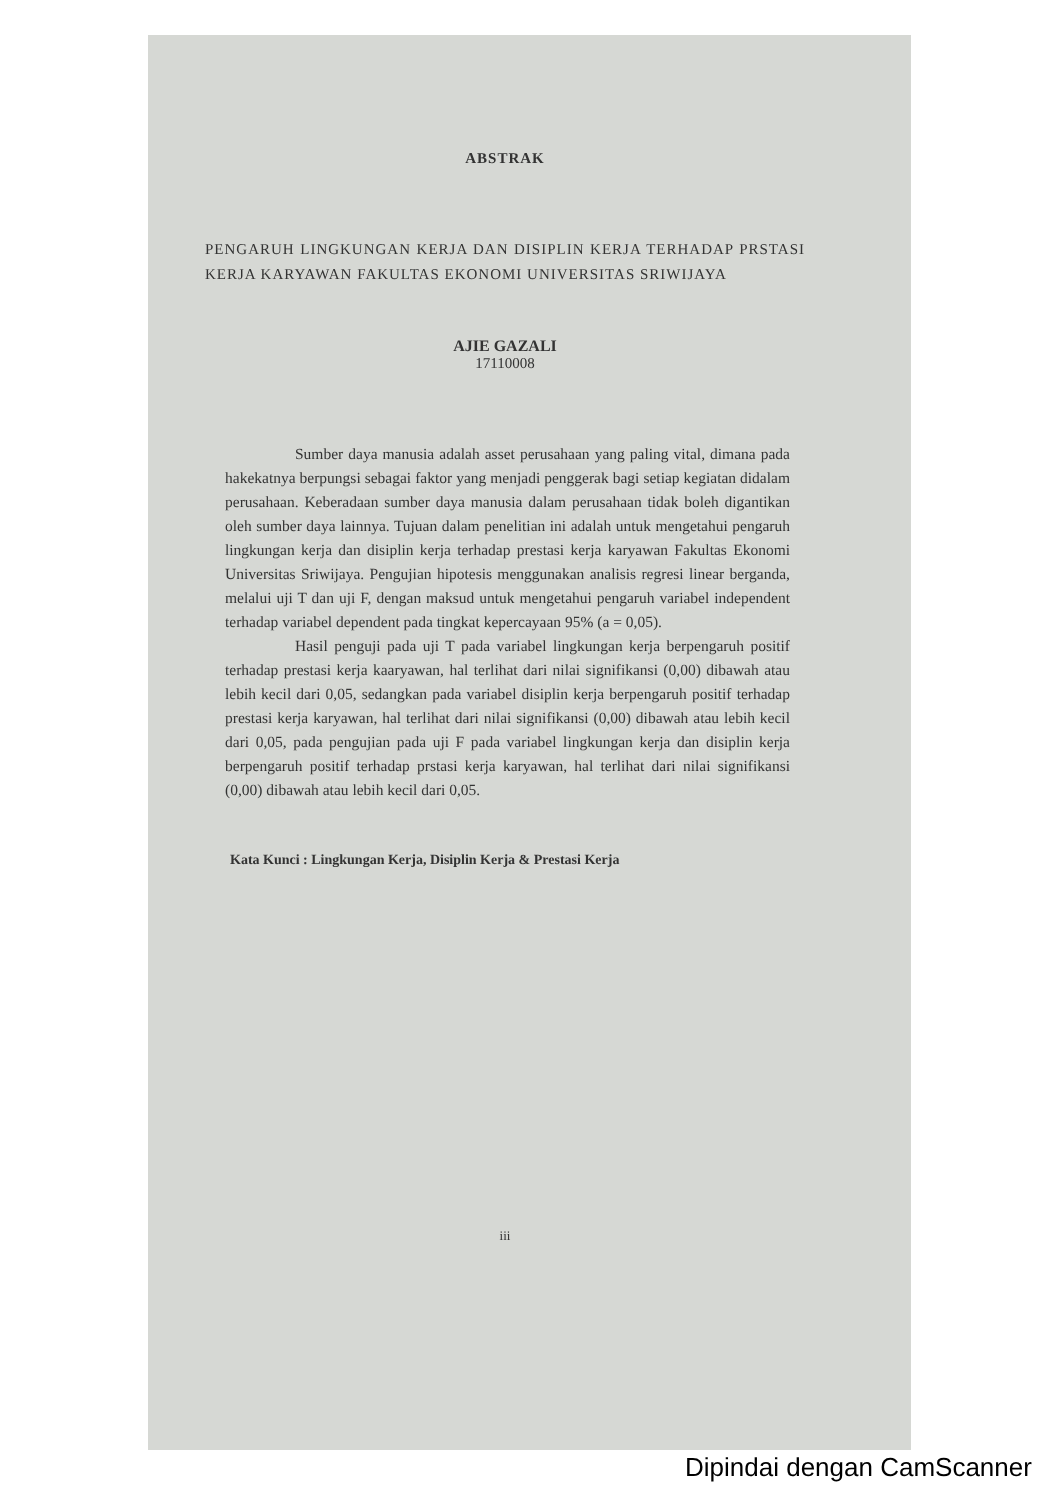ABSTRAK
PENGARUH LINGKUNGAN KERJA DAN DISIPLIN KERJA TERHADAP PRSTASI KERJA KARYAWAN FAKULTAS EKONOMI UNIVERSITAS SRIWIJAYA
AJIE GAZALI
17110008
Sumber daya manusia adalah asset perusahaan yang paling vital, dimana pada hakekatnya berpungsi sebagai faktor yang menjadi penggerak bagi setiap kegiatan didalam perusahaan. Keberadaan sumber daya manusia dalam perusahaan tidak boleh digantikan oleh sumber daya lainnya. Tujuan dalam penelitian ini adalah untuk mengetahui pengaruh lingkungan kerja dan disiplin kerja terhadap prestasi kerja karyawan Fakultas Ekonomi Universitas Sriwijaya. Pengujian hipotesis menggunakan analisis regresi linear berganda, melalui uji T dan uji F, dengan maksud untuk mengetahui pengaruh variabel independent terhadap variabel dependent pada tingkat kepercayaan 95% (a = 0,05).
Hasil penguji pada uji T pada variabel lingkungan kerja berpengaruh positif terhadap prestasi kerja kaaryawan, hal terlihat dari nilai signifikansi (0,00) dibawah atau lebih kecil dari 0,05, sedangkan pada variabel disiplin kerja berpengaruh positif terhadap prestasi kerja karyawan, hal terlihat dari nilai signifikansi (0,00) dibawah atau lebih kecil dari 0,05, pada pengujian pada uji F pada variabel lingkungan kerja dan disiplin kerja berpengaruh positif terhadap prstasi kerja karyawan, hal terlihat dari nilai signifikansi (0,00) dibawah atau lebih kecil dari 0,05.
Kata Kunci : Lingkungan Kerja, Disiplin Kerja & Prestasi Kerja
iii
Dipindai dengan CamScanner